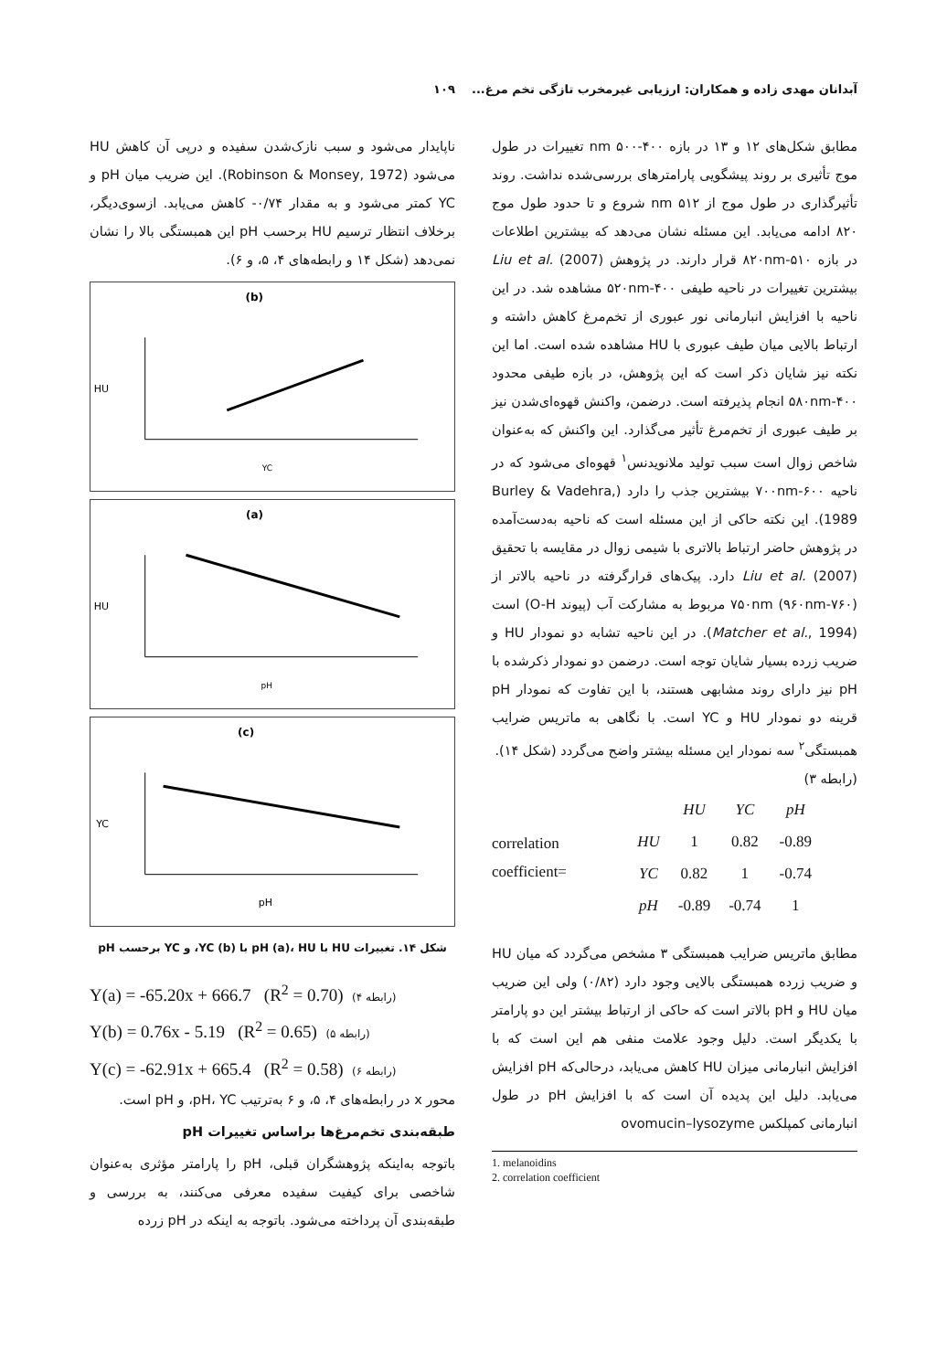آبدانان مهدی زاده و همکاران: ارزیابی غیرمخرب تازگی تخم مرغ... ۱۰۹
مطابق شکل‌های ۱۲ و ۱۳ در بازه nm ۵۰۰-۴۰۰ تغییرات در طول موج تأثیری بر روند پیشگویی پارامترهای بررسی‌شده نداشت. روند تأثیرگذاری در طول موج از nm ۵۱۲ شروع و تا حدود طول موج ۸۲۰ ادامه می‌یابد. این مسئله نشان می‌دهد که بیشترین اطلاعات در بازه ۸۲۰nm-۵۱۰ قرار دارند. در پژوهش Liu et al. (2007) بیشترین تغییرات در ناحیه طیفی ۵۲۰nm-۴۰۰ مشاهده شد. در این ناحیه با افزایش انبارمانی نور عبوری از تخم‌مرغ کاهش داشته و ارتباط بالایی میان طیف عبوری با HU مشاهده شده است. اما این نکته نیز شایان ذکر است که این پژوهش، در بازه طیفی محدود ۵۸۰nm-۴۰۰ انجام پذیرفته است. درضمن، واکنش قهوه‌ای‌شدن نیز بر طیف عبوری از تخم‌مرغ تأثیر می‌گذارد. این واکنش که به‌عنوان شاخص زوال است سبب تولید ملانویدنس<sup>۱</sup> قهوه‌ای می‌شود که در ناحیه ۷۰۰nm-۶۰۰ بیشترین جذب را دارد (Burley & Vadehra, 1989). این نکته حاکی از این مسئله است که ناحیه به‌دست‌آمده در پژوهش حاضر ارتباط بالاتری با شیمی زوال در مقایسه با تحقیق Liu et al. (2007) دارد. پیک‌های قرارگرفته در ناحیه بالاتر از ۷۵۰nm (۹۶۰nm-۷۶۰) مربوط به مشارکت آب (پیوند O-H) است (Matcher et al., 1994). در این ناحیه تشابه دو نمودار HU و ضریب زرده بسیار شایان توجه است. درضمن دو نمودار ذکرشده با pH نیز دارای روند مشابهی هستند، با این تفاوت که نمودار pH قرینه دو نمودار HU و YC است. با نگاهی به ماتریس ضرایب همبستگی<sup>۲</sup> سه نمودار این مسئله بیشتر واضح می‌گردد (شکل ۱۴).
(رابطه ۳)
correlation coefficient=
| | HU | YC | pH |
| HU | 1 | 0.82 | -0.89 |
| YC | 0.82 | 1 | -0.74 |
| pH | -0.89 | -0.74 | 1 |
مطابق ماتریس ضرایب همبستگی ۳ مشخص می‌گردد که میان HU و ضریب زرده همبستگی بالایی وجود دارد (۰/۸۲) ولی این ضریب میان HU و pH بالاتر است که حاکی از ارتباط بیشتر این دو پارامتر با یکدیگر است. دلیل وجود علامت منفی هم این است که با افزایش انبارمانی میزان HU کاهش می‌یابد، درحالی‌که pH افزایش می‌یابد. دلیل این پدیده آن است که با افزایش pH در طول انبارمانی کمپلکس ovomucin–lysozyme
1. melanoidins
2. correlation coefficient
ناپایدار می‌شود و سبب نازک‌شدن سفیده و درپی آن کاهش HU می‌شود (Robinson & Monsey, 1972). این ضریب میان pH و YC کمتر می‌شود و به مقدار ۰/۷۴- کاهش می‌یابد. ازسوی‌دیگر، برخلاف انتظار ترسیم HU برحسب pH این همبستگی بالا را نشان نمی‌دهد (شکل ۱۴ و رابطه‌های ۴، ۵، و ۶).
(b)
HU
YC
(a)
HU
pH
(c)
YC
pH
شکل ۱۴. تغییرات HU با pH (a)، HU با YC (b)، و YC برحسب pH
Y(a) = -65.20x + 666.7 (R<sup>2</sup> = 0.70) (رابطه ۴)
Y(b) = 0.76x - 5.19 (R<sup>2</sup> = 0.65) (رابطه ۵)
Y(c) = -62.91x + 665.4 (R<sup>2</sup> = 0.58) (رابطه ۶)
محور x در رابطه‌های ۴، ۵، و ۶ به‌ترتیب pH، YC، و pH است.
طبقه‌بندی تخم‌مرغ‌ها براساس تغییرات pH
باتوجه به‌اینکه پژوهشگران قبلی، pH را پارامتر مؤثری به‌عنوان شاخصی برای کیفیت سفیده معرفی می‌کنند، به بررسی و طبقه‌بندی آن پرداخته می‌شود. باتوجه به اینکه در pH زرده